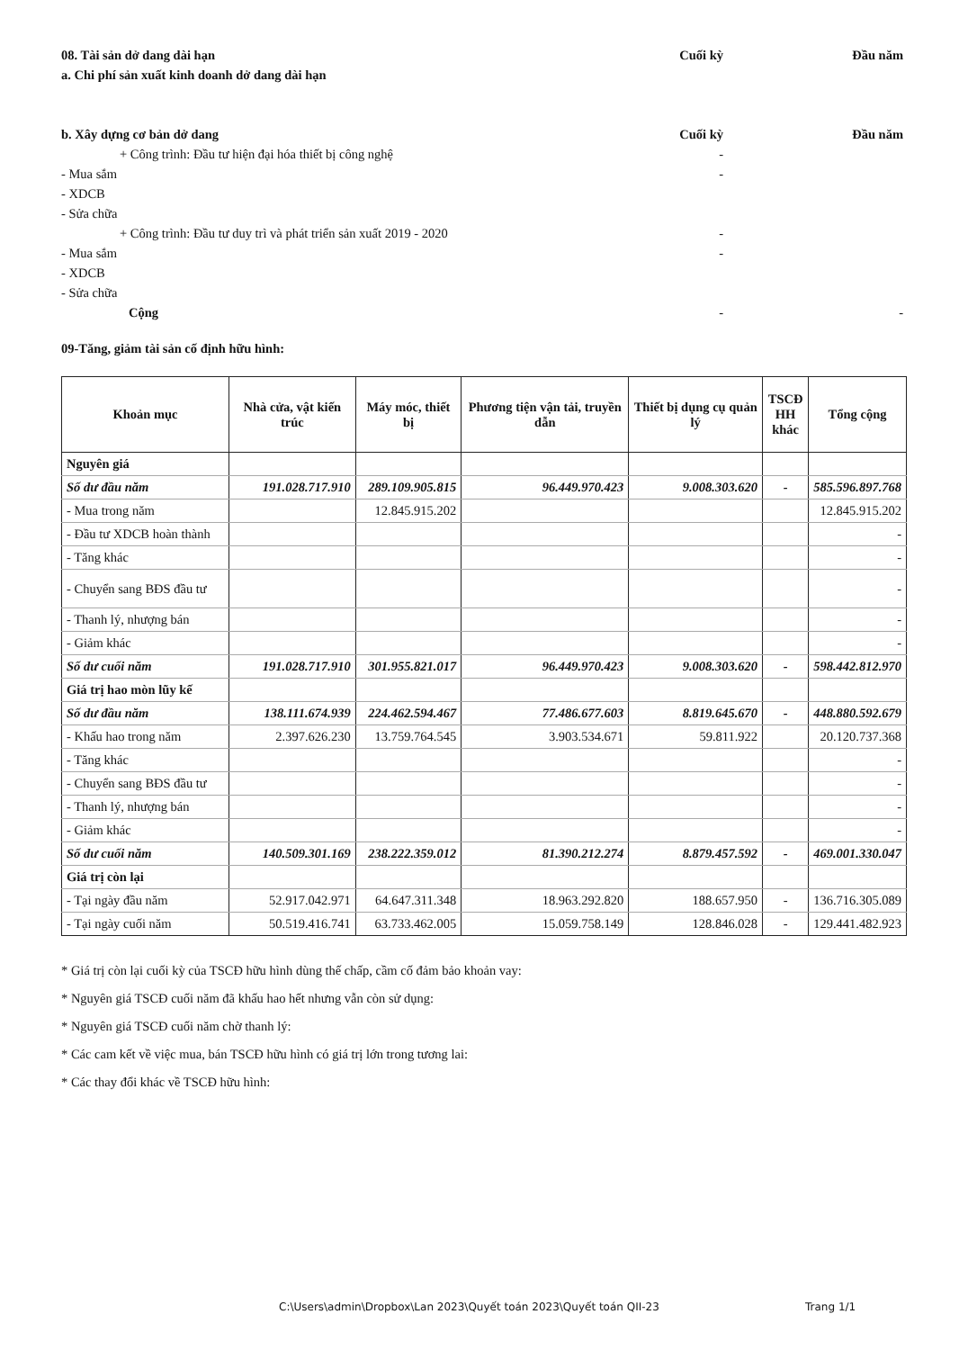08. Tài sản dở dang dài hạn Cuối kỳ Đầu năm
a. Chi phí sản xuất kinh doanh dở dang dài hạn
b. Xây dựng cơ bản dở dang Cuối kỳ Đầu năm
+ Công trình: Đầu tư hiện đại hóa thiết bị công nghệ -
- Mua sắm -
- XDCB
- Sửa chữa
+ Công trình: Đầu tư duy trì và phát triển sản xuất 2019 - 2020 -
- Mua sắm -
- XDCB
- Sửa chữa
Cộng - -
09-Tăng, giảm tài sản cố định hữu hình:
| Khoản mục | Nhà cửa, vật kiến trúc | Máy móc, thiết bị | Phương tiện vận tải, truyền dẫn | Thiết bị dụng cụ quản lý | TSCĐ HH khác | Tổng cộng |
| --- | --- | --- | --- | --- | --- | --- |
| Nguyên giá | | | | | | |
| Số dư đầu năm | 191.028.717.910 | 289.109.905.815 | 96.449.970.423 | 9.008.303.620 | - | 585.596.897.768 |
| - Mua trong năm | | 12.845.915.202 | | | | 12.845.915.202 |
| - Đầu tư XDCB hoàn thành | | | | | | - |
| - Tăng khác | | | | | | - |
| - Chuyển sang BĐS đầu tư | | | | | | - |
| - Thanh lý, nhượng bán | | | | | | - |
| - Giảm khác | | | | | | - |
| Số dư cuối năm | 191.028.717.910 | 301.955.821.017 | 96.449.970.423 | 9.008.303.620 | - | 598.442.812.970 |
| Giá trị hao mòn lũy kế | | | | | | |
| Số dư đầu năm | 138.111.674.939 | 224.462.594.467 | 77.486.677.603 | 8.819.645.670 | - | 448.880.592.679 |
| - Khấu hao trong năm | 2.397.626.230 | 13.759.764.545 | 3.903.534.671 | 59.811.922 | | 20.120.737.368 |
| - Tăng khác | | | | | | - |
| - Chuyển sang BĐS đầu tư | | | | | | - |
| - Thanh lý, nhượng bán | | | | | | - |
| - Giảm khác | | | | | | - |
| Số dư cuối năm | 140.509.301.169 | 238.222.359.012 | 81.390.212.274 | 8.879.457.592 | - | 469.001.330.047 |
| Giá trị còn lại | | | | | | |
| - Tại ngày đầu năm | 52.917.042.971 | 64.647.311.348 | 18.963.292.820 | 188.657.950 | - | 136.716.305.089 |
| - Tại ngày cuối năm | 50.519.416.741 | 63.733.462.005 | 15.059.758.149 | 128.846.028 | - | 129.441.482.923 |
* Giá trị còn lại cuối kỳ của TSCĐ hữu hình dùng thế chấp, cầm cố đảm bảo khoản vay:
* Nguyên giá TSCĐ cuối năm đã khấu hao hết nhưng vẫn còn sử dụng:
* Nguyên giá TSCĐ cuối năm chờ thanh lý:
* Các cam kết về việc mua, bán TSCĐ hữu hình có giá trị lớn trong tương lai:
* Các thay đổi khác về TSCĐ hữu hình:
C:\Users\admin\Dropbox\Lan 2023\Quyết toán 2023\Quyết toán QII-23
Trang 1/1